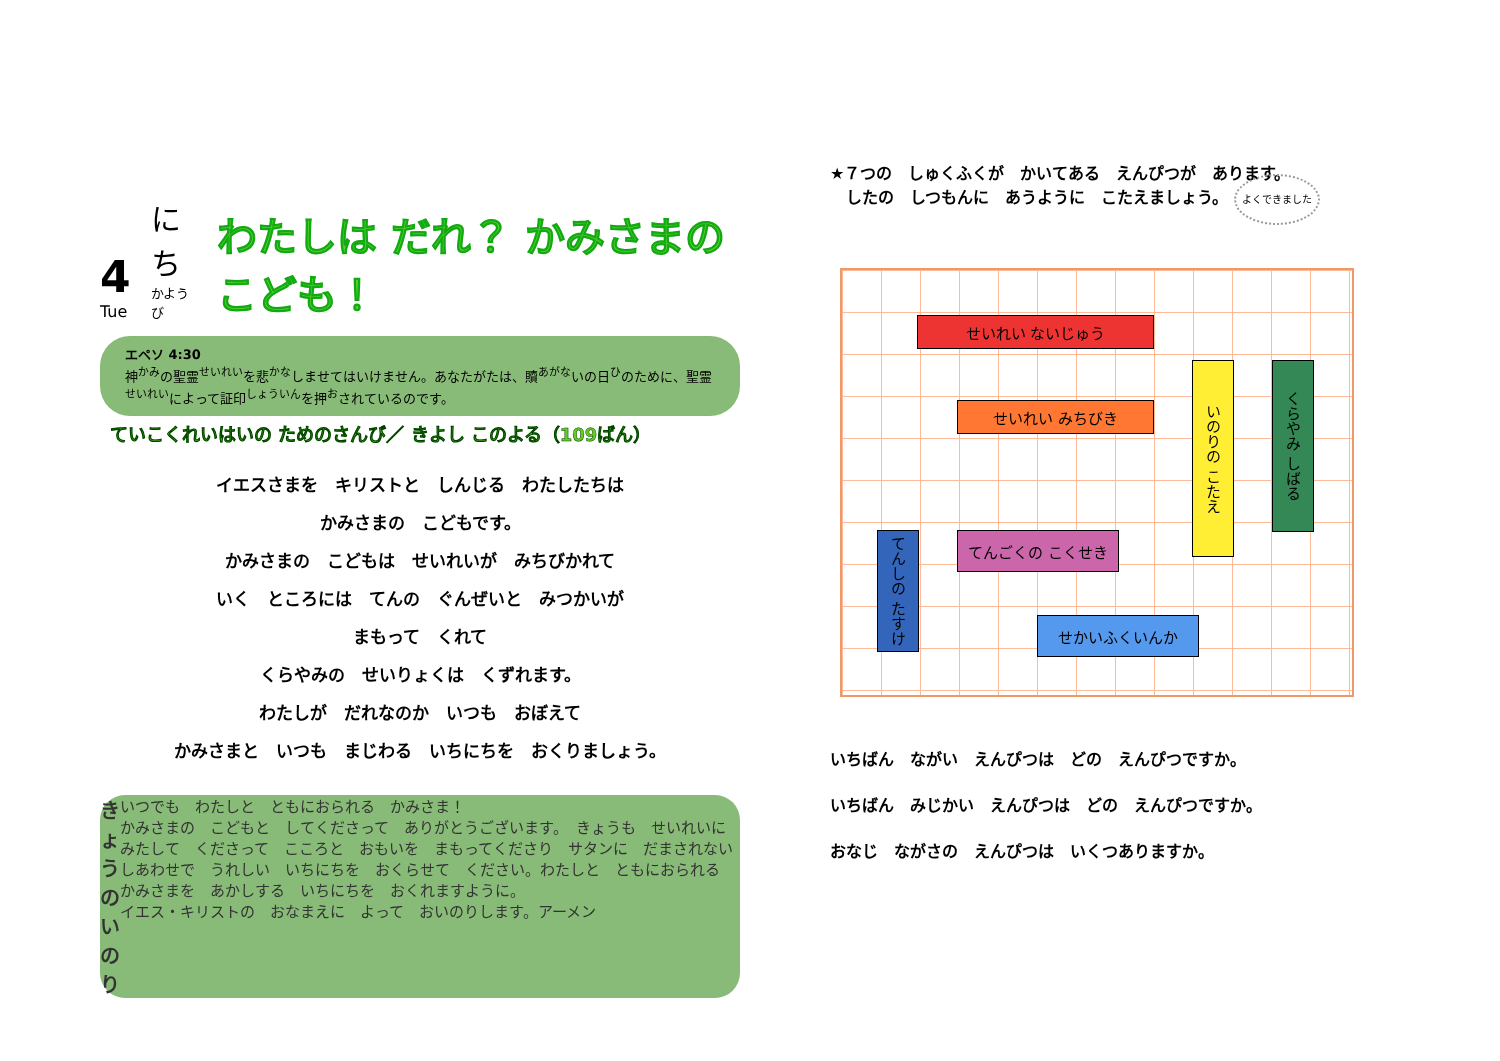4
Tue
にち
かようび
わたしは だれ？ かみさまの こども！
エペソ 4:30
神<sup>かみ</sup>の聖霊<sup>せいれい</sup>を悲<sup>かな</sup>しませてはいけません。あなたがたは、贖<sup>あがな</sup>いの日<sup>ひ</sup>のために、聖霊<sup>せいれい</sup>によって証印<sup>しょういん</sup>を押<sup>お</sup>されているのです。
ていこくれいはいの ためのさんび／ きよし このよる（109ばん）
イエスさまを　キリストと　しんじる　わたしたちは
かみさまの　こどもです。
かみさまの　こどもは　せいれいが　みちびかれて
いく　ところには　てんの　ぐんぜいと　みつかいが
まもって　くれて
くらやみの　せいりょくは　くずれます。
わたしが　だれなのか　いつも　おぼえて
かみさまと　いつも　まじわる　いちにちを　おくりましょう。
きょうの いのり
いつでも　わたしと　ともにおられる　かみさま！
かみさまの　こどもと　してくださって　ありがとうございます。　きょうも　せいれいに　みたして　くださって　こころと　おもいを　まもってくださり　サタンに　だまされない　しあわせで　うれしい　いちにちを　おくらせて　ください。わたしと　ともにおられる　かみさまを　あかしする　いちにちを　おくれますように。
イエス・キリストの　おなまえに　よって　おいのりします。アーメン
★７つの　しゅくふくが　かいてある　えんぴつが　あります。
　したの　しつもんに　あうように　こたえましょう。 よくできました
せいれい ないじゅう
せいれい みちびき
いのりの こたえ
くらやみ しばる
てんしの たすけ
てんごくの こくせき
せかいふくいんか
いちばん　ながい　えんぴつは　どの　えんぴつですか。
いちばん　みじかい　えんぴつは　どの　えんぴつですか。
おなじ　ながさの　えんぴつは　いくつありますか。